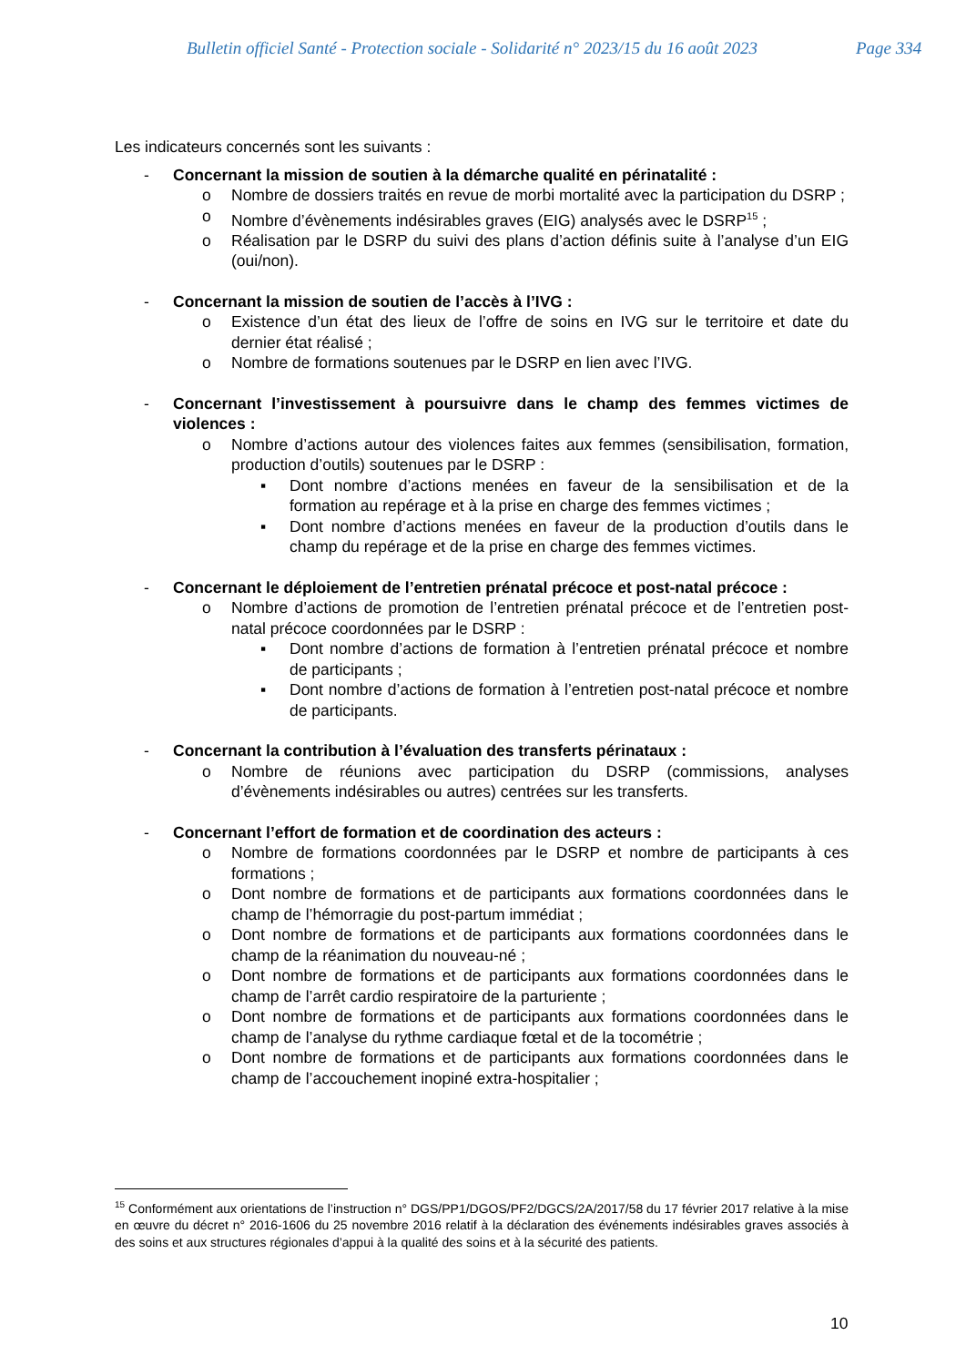Bulletin officiel Santé - Protection sociale - Solidarité n° 2023/15 du 16 août 2023 Page 334
Les indicateurs concernés sont les suivants :
- Concernant la mission de soutien à la démarche qualité en périnatalité :
o Nombre de dossiers traités en revue de morbi mortalité avec la participation du DSRP ;
o Nombre d’évènements indésirables graves (EIG) analysés avec le DSRP<sup>15</sup> ;
o Réalisation par le DSRP du suivi des plans d’action définis suite à l’analyse d’un EIG (oui/non).
- Concernant la mission de soutien de l’accès à l’IVG :
o Existence d’un état des lieux de l’offre de soins en IVG sur le territoire et date du dernier état réalisé ;
o Nombre de formations soutenues par le DSRP en lien avec l’IVG.
- Concernant l’investissement à poursuivre dans le champ des femmes victimes de violences :
o Nombre d’actions autour des violences faites aux femmes (sensibilisation, formation, production d’outils) soutenues par le DSRP :
▪ Dont nombre d’actions menées en faveur de la sensibilisation et de la formation au repérage et à la prise en charge des femmes victimes ;
▪ Dont nombre d’actions menées en faveur de la production d’outils dans le champ du repérage et de la prise en charge des femmes victimes.
- Concernant le déploiement de l’entretien prénatal précoce et post-natal précoce :
o Nombre d’actions de promotion de l’entretien prénatal précoce et de l’entretien post-natal précoce coordonnées par le DSRP :
▪ Dont nombre d’actions de formation à l’entretien prénatal précoce et nombre de participants ;
▪ Dont nombre d’actions de formation à l’entretien post-natal précoce et nombre de participants.
- Concernant la contribution à l’évaluation des transferts périnataux :
o Nombre de réunions avec participation du DSRP (commissions, analyses d’évènements indésirables ou autres) centrées sur les transferts.
- Concernant l’effort de formation et de coordination des acteurs :
o Nombre de formations coordonnées par le DSRP et nombre de participants à ces formations ;
o Dont nombre de formations et de participants aux formations coordonnées dans le champ de l’hémorragie du post-partum immédiat ;
o Dont nombre de formations et de participants aux formations coordonnées dans le champ de la réanimation du nouveau-né ;
o Dont nombre de formations et de participants aux formations coordonnées dans le champ de l’arrêt cardio respiratoire de la parturiente ;
o Dont nombre de formations et de participants aux formations coordonnées dans le champ de l’analyse du rythme cardiaque fœtal et de la tocométrie ;
o Dont nombre de formations et de participants aux formations coordonnées dans le champ de l’accouchement inopiné extra-hospitalier ;
<sup>15</sup> Conformément aux orientations de l’instruction n° DGS/PP1/DGOS/PF2/DGCS/2A/2017/58 du 17 février 2017 relative à la mise en œuvre du décret n° 2016-1606 du 25 novembre 2016 relatif à la déclaration des événements indésirables graves associés à des soins et aux structures régionales d’appui à la qualité des soins et à la sécurité des patients.
10